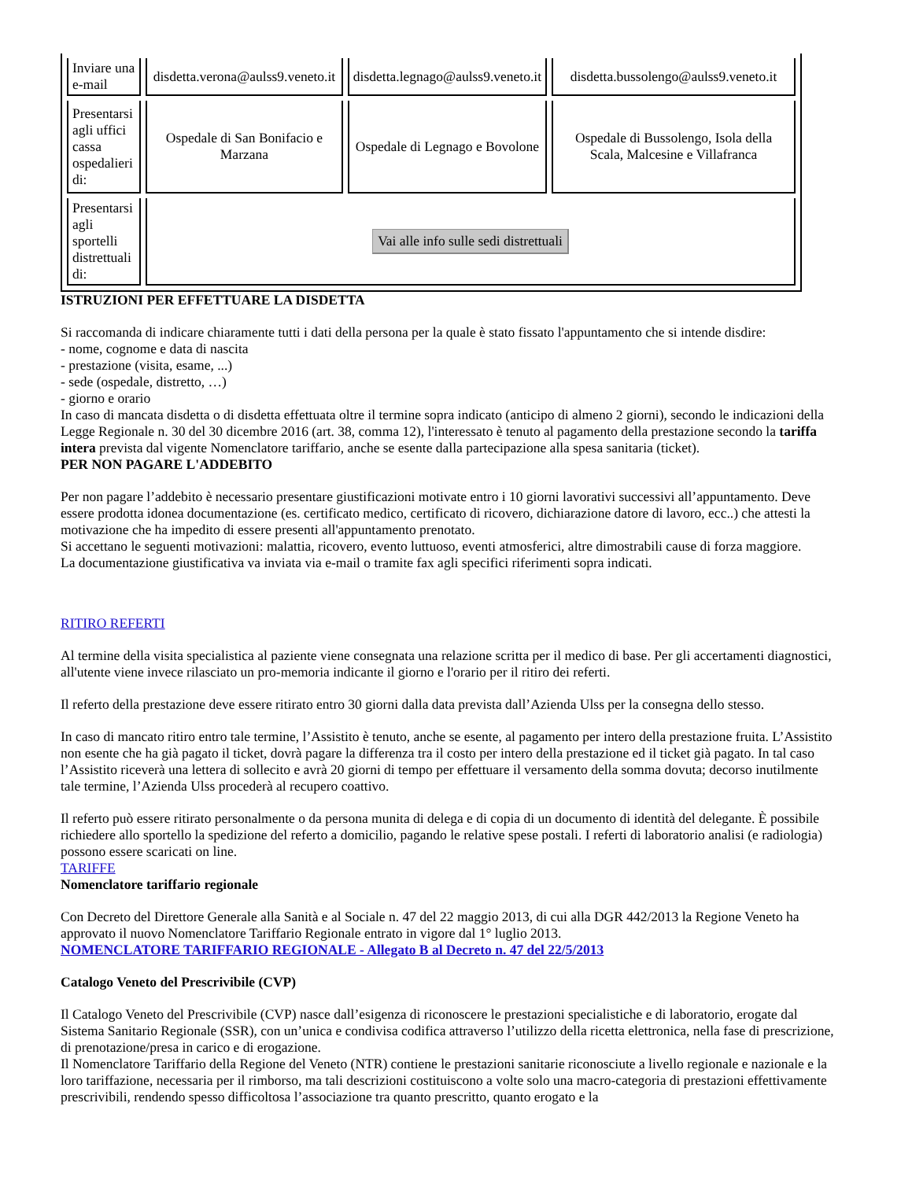| Inviare una e-mail | disdetta.verona@aulss9.veneto.it | disdetta.legnago@aulss9.veneto.it | disdetta.bussolengo@aulss9.veneto.it |
| Presentarsi agli uffici cassa ospedalieri di: | Ospedale di San Bonifacio e Marzana | Ospedale di Legnago e Bovolone | Ospedale di Bussolengo, Isola della Scala, Malcesine e Villafranca |
| Presentarsi agli sportelli distrettuali di: | Vai alle info sulle sedi distrettuali | | |
ISTRUZIONI PER EFFETTUARE LA DISDETTA
Si raccomanda di indicare chiaramente tutti i dati della persona per la quale è stato fissato l'appuntamento che si intende disdire:
- nome, cognome e data di nascita
- prestazione (visita, esame, ...)
- sede (ospedale, distretto, …)
- giorno e orario
In caso di mancata disdetta o di disdetta effettuata oltre il termine sopra indicato (anticipo di almeno 2 giorni), secondo le indicazioni della Legge Regionale n. 30 del 30 dicembre 2016 (art. 38, comma 12), l'interessato è tenuto al pagamento della prestazione secondo la tariffa intera prevista dal vigente Nomenclatore tariffario, anche se esente dalla partecipazione alla spesa sanitaria (ticket).
PER NON PAGARE L'ADDEBITO
Per non pagare l’addebito è necessario presentare giustificazioni motivate entro i 10 giorni lavorativi successivi all’appuntamento. Deve essere prodotta idonea documentazione (es. certificato medico, certificato di ricovero, dichiarazione datore di lavoro, ecc..) che attesti la motivazione che ha impedito di essere presenti all'appuntamento prenotato.
Si accettano le seguenti motivazioni: malattia, ricovero, evento luttuoso, eventi atmosferici, altre dimostrabili cause di forza maggiore.
La documentazione giustificativa va inviata via e-mail o tramite fax agli specifici riferimenti sopra indicati.
RITIRO REFERTI
Al termine della visita specialistica al paziente viene consegnata una relazione scritta per il medico di base. Per gli accertamenti diagnostici, all'utente viene invece rilasciato un pro-memoria indicante il giorno e l'orario per il ritiro dei referti.
Il referto della prestazione deve essere ritirato entro 30 giorni dalla data prevista dall’Azienda Ulss per la consegna dello stesso.
In caso di mancato ritiro entro tale termine, l’Assistito è tenuto, anche se esente, al pagamento per intero della prestazione fruita. L’Assistito non esente che ha già pagato il ticket, dovrà pagare la differenza tra il costo per intero della prestazione ed il ticket già pagato. In tal caso l’Assistito riceverà una lettera di sollecito e avrà 20 giorni di tempo per effettuare il versamento della somma dovuta; decorso inutilmente tale termine, l’Azienda Ulss procederà al recupero coattivo.
Il referto può essere ritirato personalmente o da persona munita di delega e di copia di un documento di identità del delegante. È possibile richiedere allo sportello la spedizione del referto a domicilio, pagando le relative spese postali. I referti di laboratorio analisi (e radiologia) possono essere scaricati on line.
TARIFFE
Nomenclatore tariffario regionale
Con Decreto del Direttore Generale alla Sanità e al Sociale n. 47 del 22 maggio 2013, di cui alla DGR 442/2013 la Regione Veneto ha approvato il nuovo Nomenclatore Tariffario Regionale entrato in vigore dal 1° luglio 2013.
NOMENCLATORE TARIFFARIO REGIONALE - Allegato B al Decreto n. 47 del 22/5/2013
Catalogo Veneto del Prescrivibile (CVP)
Il Catalogo Veneto del Prescrivibile (CVP) nasce dall’esigenza di riconoscere le prestazioni specialistiche e di laboratorio, erogate dal Sistema Sanitario Regionale (SSR), con un’unica e condivisa codifica attraverso l’utilizzo della ricetta elettronica, nella fase di prescrizione, di prenotazione/presa in carico e di erogazione.
Il Nomenclatore Tariffario della Regione del Veneto (NTR) contiene le prestazioni sanitarie riconosciute a livello regionale e nazionale e la loro tariffazione, necessaria per il rimborso, ma tali descrizioni costituiscono a volte solo una macro-categoria di prestazioni effettivamente prescrivibili, rendendo spesso difficoltosa l’associazione tra quanto prescritto, quanto erogato e la